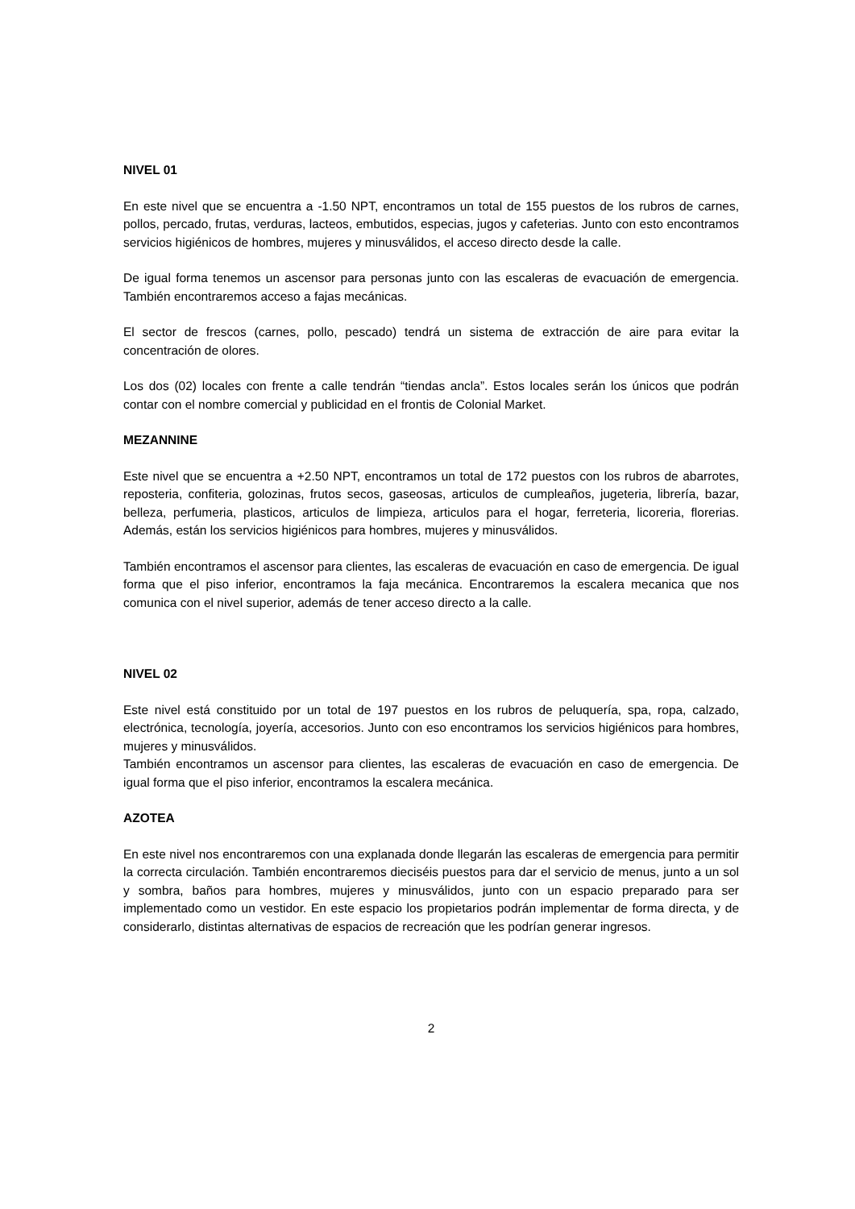NIVEL 01
En este nivel que se encuentra a -1.50 NPT, encontramos un total de 155 puestos de los rubros de carnes, pollos, percado, frutas, verduras, lacteos, embutidos, especias, jugos y cafeterias. Junto con esto encontramos servicios higiénicos de hombres, mujeres y minusválidos, el acceso directo desde la calle.
De igual forma tenemos un ascensor para personas junto con las escaleras de evacuación de emergencia. También encontraremos acceso a fajas mecánicas.
El sector de frescos (carnes, pollo, pescado) tendrá un sistema de extracción de aire para evitar la concentración de olores.
Los dos (02) locales con frente a calle tendrán “tiendas ancla”. Estos locales serán los únicos que podrán contar con el nombre comercial y publicidad en el frontis de Colonial Market.
MEZANNINE
Este nivel que se encuentra a +2.50 NPT, encontramos un total de 172 puestos con los rubros de abarrotes, reposteria, confiteria, golozinas, frutos secos, gaseosas, articulos de cumpleaños, jugeteria, librería, bazar, belleza, perfumeria, plasticos, articulos de limpieza, articulos para el hogar, ferreteria, licoreria, florerias. Además, están los servicios higiénicos para hombres, mujeres y minusválidos.
También encontramos el ascensor para clientes, las escaleras de evacuación en caso de emergencia. De igual forma que el piso inferior, encontramos la faja mecánica. Encontraremos la escalera mecanica que nos comunica con el nivel superior, además de tener acceso directo a la calle.
NIVEL 02
Este nivel está constituido por un total de 197 puestos en los rubros de peluquería, spa, ropa, calzado, electrónica, tecnología, joyería, accesorios. Junto con eso encontramos los servicios higiénicos para hombres, mujeres y minusválidos.
También encontramos un ascensor para clientes, las escaleras de evacuación en caso de emergencia. De igual forma que el piso inferior, encontramos la escalera mecánica.
AZOTEA
En este nivel nos encontraremos con una explanada donde llegarán las escaleras de emergencia para permitir la correcta circulación. También encontraremos dieciséis puestos para dar el servicio de menus, junto a un sol y sombra, baños para hombres, mujeres y minusválidos, junto con un espacio preparado para ser implementado como un vestidor. En este espacio los propietarios podrán implementar de forma directa, y de considerarlo, distintas alternativas de espacios de recreación que les podrían generar ingresos.
2